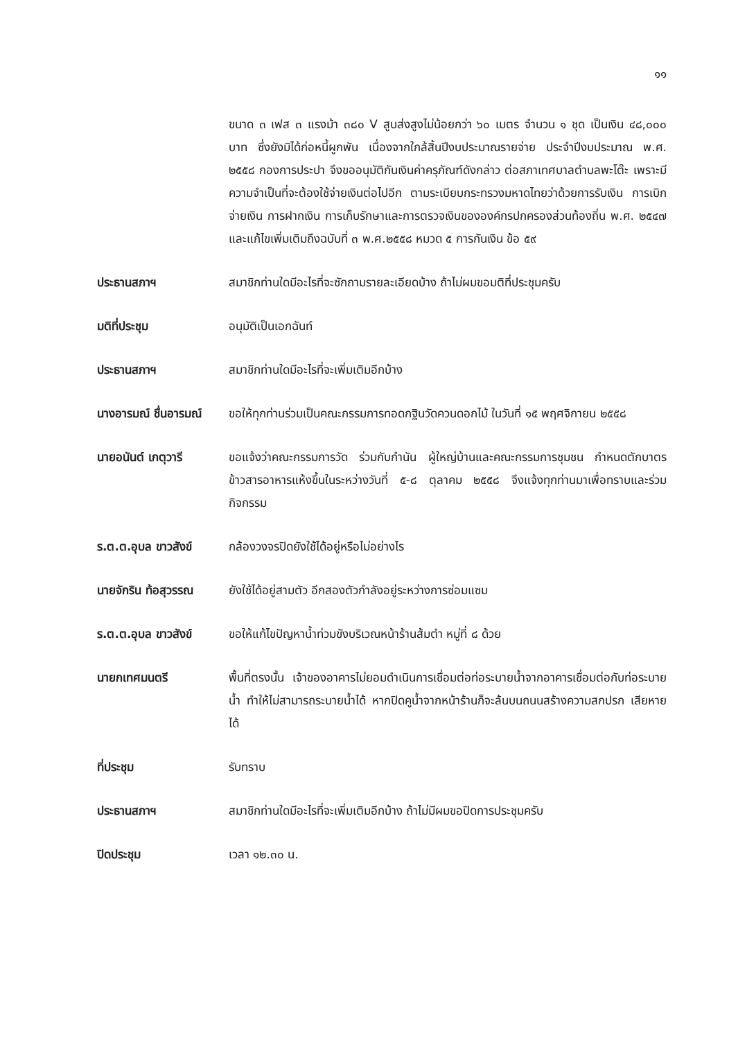๑๑
ขนาด ๓ เฟส ๓ แรงม้า ๓๘๐ V สูบส่งสูงไม่น้อยกว่า ๖๐ เมตร จำนวน ๑ ชุด เป็นเงิน ๔๘,๐๐๐ บาท ซึ่งยังมิได้ก่อหนี้ผูกพัน เนื่องจากใกล้สิ้นปีงบประมาณรายจ่าย ประจำปีงบประมาณ พ.ศ. ๒๕๕๘ กองการประปา จึงขออนุมัติกันเงินค่าครุภัณฑ์ดังกล่าว ต่อสภาเทศบาลตำบลพะโต๊ะ เพราะมีความจำเป็นที่จะต้องใช้จ่ายเงินต่อไปอีก ตามระเบียบกระทรวงมหาดไทยว่าด้วยการรับเงิน การเบิกจ่ายเงิน การฝากเงิน การเก็บรักษาและการตรวจเงินขององค์กรปกครองส่วนท้องถิ่น พ.ศ. ๒๕๔๗ และแก้ไขเพิ่มเติมถึงฉบับที่ ๓ พ.ศ.๒๕๕๘ หมวด ๕ การกันเงิน ข้อ ๕๙
ประธานสภาฯ สมาชิกท่านใดมีอะไรที่จะซักถามรายละเอียดบ้าง ถ้าไม่ผมขอมติที่ประชุมครับ
มติที่ประชุม อนุมัติเป็นเอกฉันท์
ประธานสภาฯ สมาชิกท่านใดมีอะไรที่จะเพิ่มเติมอีกบ้าง
นางอารมณ์ ชื่นอารมณ์
ขอให้ทุกท่านร่วมเป็นคณะกรรมการทอดกฐินวัดควนดอกไม้ ในวันที่ ๑๕ พฤศจิกายน ๒๕๕๘
นายอนันต์ เกตุวารี ขอแจ้งว่าคณะกรรมการวัด ร่วมกับกำนัน ผู้ใหญ่บ้านและคณะกรรมการชุมชน กำหนดตักบาตรข้าวสารอาหารแห้งขึ้นในระหว่างวันที่ ๕-๘ ตุลาคม ๒๕๕๘ จึงแจ้งทุกท่านมาเพื่อทราบและร่วมกิจกรรม
ร.ต.ต.อุบล ขาวสังข์
กล้องวงจรปิดยังใช้ได้อยู่หรือไม่อย่างไร
นายจักริน ท้อสุวรรณ
ยังใช้ได้อยู่สามตัว อีกสองตัวกำลังอยู่ระหว่างการซ่อมแซม
ร.ต.ต.อุบล ขาวสังข์
ขอให้แก้ไขปัญหาน้ำท่วมขังบริเวณหน้าร้านส้มตำ หมู่ที่ ๘ ด้วย
นายกเทศมนตรี พื้นที่ตรงนั้น เจ้าของอาคารไม่ยอมดำเนินการเชื่อมต่อท่อระบายน้ำจากอาคารเชื่อมต่อกับท่อระบายน้ำ ทำให้ไม่สามารถระบายน้ำได้ หากปิดคูน้ำจากหน้าร้านก็จะล้นบนถนนสร้างความสกปรก เสียหายได้
ที่ประชุม รับทราบ
ประธานสภาฯ สมาชิกท่านใดมีอะไรที่จะเพิ่มเติมอีกบ้าง ถ้าไม่มีผมขอปิดการประชุมครับ
ปิดประชุม เวลา ๑๒.๓๐ น.